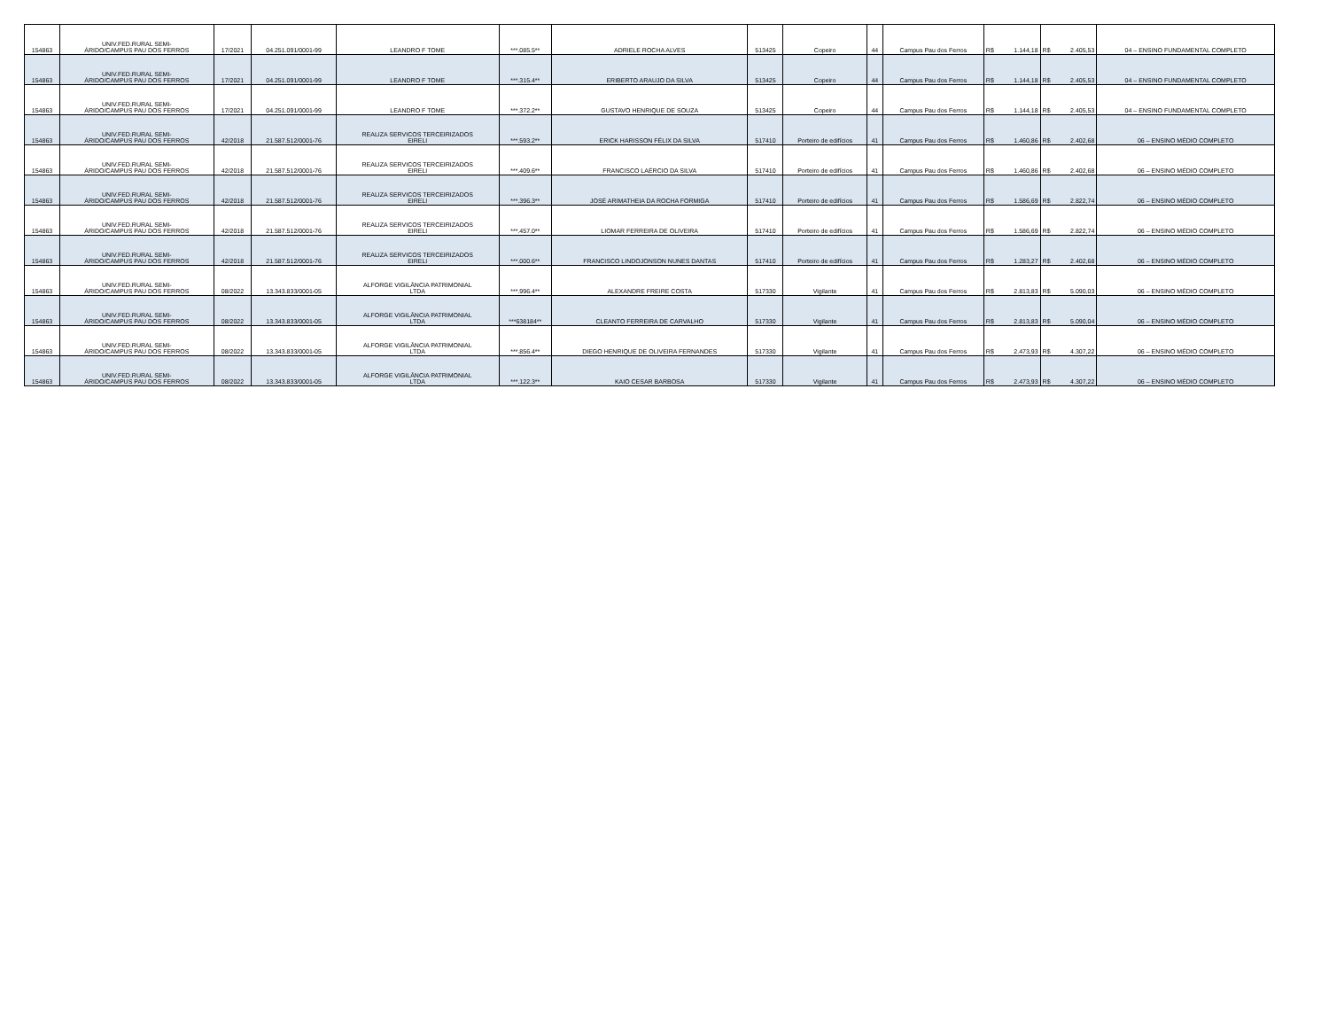| 154863 | UNIV.FED.RURAL SEMI- ÁRIDO/CAMPUS PAU DOS FERROS | 17/2021 | 04.251.091/0001-99 | LEANDRO F TOME | ***.085.5** | ADRIELE ROCHA ALVES | 513425 | Copeiro | 44 | Campus Pau dos Ferros | R$ | 1.144,18 | R$ | 2.405,53 | 04 – ENSINO FUNDAMENTAL COMPLETO |
| 154863 | UNIV.FED.RURAL SEMI- ÁRIDO/CAMPUS PAU DOS FERROS | 17/2021 | 04.251.091/0001-99 | LEANDRO F TOME | ***.315.4** | ERIBERTO ARAUJO DA SILVA | 513425 | Copeiro | 44 | Campus Pau dos Ferros | R$ | 1.144,18 | R$ | 2.405,53 | 04 – ENSINO FUNDAMENTAL COMPLETO |
| 154863 | UNIV.FED.RURAL SEMI- ÁRIDO/CAMPUS PAU DOS FERROS | 17/2021 | 04.251.091/0001-99 | LEANDRO F TOME | ***.372.2** | GUSTAVO HENRIQUE DE SOUZA | 513425 | Copeiro | 44 | Campus Pau dos Ferros | R$ | 1.144,18 | R$ | 2.405,53 | 04 – ENSINO FUNDAMENTAL COMPLETO |
| 154863 | UNIV.FED.RURAL SEMI- ÁRIDO/CAMPUS PAU DOS FERROS | 42/2018 | 21.587.512/0001-76 | REALIZA SERVICOS TERCEIRIZADOS EIRELI | ***.593.2** | ERICK HARISSON FÉLIX DA SILVA | 517410 | Porteiro de edifícios | 41 | Campus Pau dos Ferros | R$ | 1.460,86 | R$ | 2.402,68 | 06 – ENSINO MÉDIO COMPLETO |
| 154863 | UNIV.FED.RURAL SEMI- ÁRIDO/CAMPUS PAU DOS FERROS | 42/2018 | 21.587.512/0001-76 | REALIZA SERVICOS TERCEIRIZADOS EIRELI | ***.409.6** | FRANCISCO LAÉRCIO DA SILVA | 517410 | Porteiro de edifícios | 41 | Campus Pau dos Ferros | R$ | 1.460,86 | R$ | 2.402,68 | 06 – ENSINO MÉDIO COMPLETO |
| 154863 | UNIV.FED.RURAL SEMI- ÁRIDO/CAMPUS PAU DOS FERROS | 42/2018 | 21.587.512/0001-76 | REALIZA SERVICOS TERCEIRIZADOS EIRELI | ***.396.3** | JOSÉ ARIMATHEIA DA ROCHA FORMIGA | 517410 | Porteiro de edifícios | 41 | Campus Pau dos Ferros | R$ | 1.586,69 | R$ | 2.822,74 | 06 – ENSINO MÉDIO COMPLETO |
| 154863 | UNIV.FED.RURAL SEMI- ÁRIDO/CAMPUS PAU DOS FERROS | 42/2018 | 21.587.512/0001-76 | REALIZA SERVICOS TERCEIRIZADOS EIRELI | ***.457.0** | LIOMAR FERREIRA DE OLIVEIRA | 517410 | Porteiro de edifícios | 41 | Campus Pau dos Ferros | R$ | 1.586,69 | R$ | 2.822,74 | 06 – ENSINO MÉDIO COMPLETO |
| 154863 | UNIV.FED.RURAL SEMI- ÁRIDO/CAMPUS PAU DOS FERROS | 42/2018 | 21.587.512/0001-76 | REALIZA SERVICOS TERCEIRIZADOS EIRELI | ***.000.6** | FRANCISCO LINDOJONSON NUNES DANTAS | 517410 | Porteiro de edifícios | 41 | Campus Pau dos Ferros | R$ | 1.283,27 | R$ | 2.402,68 | 06 – ENSINO MÉDIO COMPLETO |
| 154863 | UNIV.FED.RURAL SEMI- ÁRIDO/CAMPUS PAU DOS FERROS | 08/2022 | 13.343.833/0001-05 | ALFORGE VIGILÂNCIA PATRIMONIAL LTDA | ***.996.4** | ALEXANDRE FREIRE COSTA | 517330 | Vigilante | 41 | Campus Pau dos Ferros | R$ | 2.813,83 | R$ | 5.090,03 | 06 – ENSINO MÉDIO COMPLETO |
| 154863 | UNIV.FED.RURAL SEMI- ÁRIDO/CAMPUS PAU DOS FERROS | 08/2022 | 13.343.833/0001-05 | ALFORGE VIGILÂNCIA PATRIMONIAL LTDA | ***638184** | CLEANTO FERREIRA DE CARVALHO | 517330 | Vigilante | 41 | Campus Pau dos Ferros | R$ | 2.813,83 | R$ | 5.090,04 | 06 – ENSINO MÉDIO COMPLETO |
| 154863 | UNIV.FED.RURAL SEMI- ÁRIDO/CAMPUS PAU DOS FERROS | 08/2022 | 13.343.833/0001-05 | ALFORGE VIGILÂNCIA PATRIMONIAL LTDA | ***.856.4** | DIEGO HENRIQUE DE OLIVEIRA FERNANDES | 517330 | Vigilante | 41 | Campus Pau dos Ferros | R$ | 2.473,93 | R$ | 4.307,22 | 06 – ENSINO MÉDIO COMPLETO |
| 154863 | UNIV.FED.RURAL SEMI- ÁRIDO/CAMPUS PAU DOS FERROS | 08/2022 | 13.343.833/0001-05 | ALFORGE VIGILÂNCIA PATRIMONIAL LTDA | ***.122.3** | KAIO CESAR BARBOSA | 517330 | Vigilante | 41 | Campus Pau dos Ferros | R$ | 2.473,93 | R$ | 4.307,22 | 06 – ENSINO MÉDIO COMPLETO |